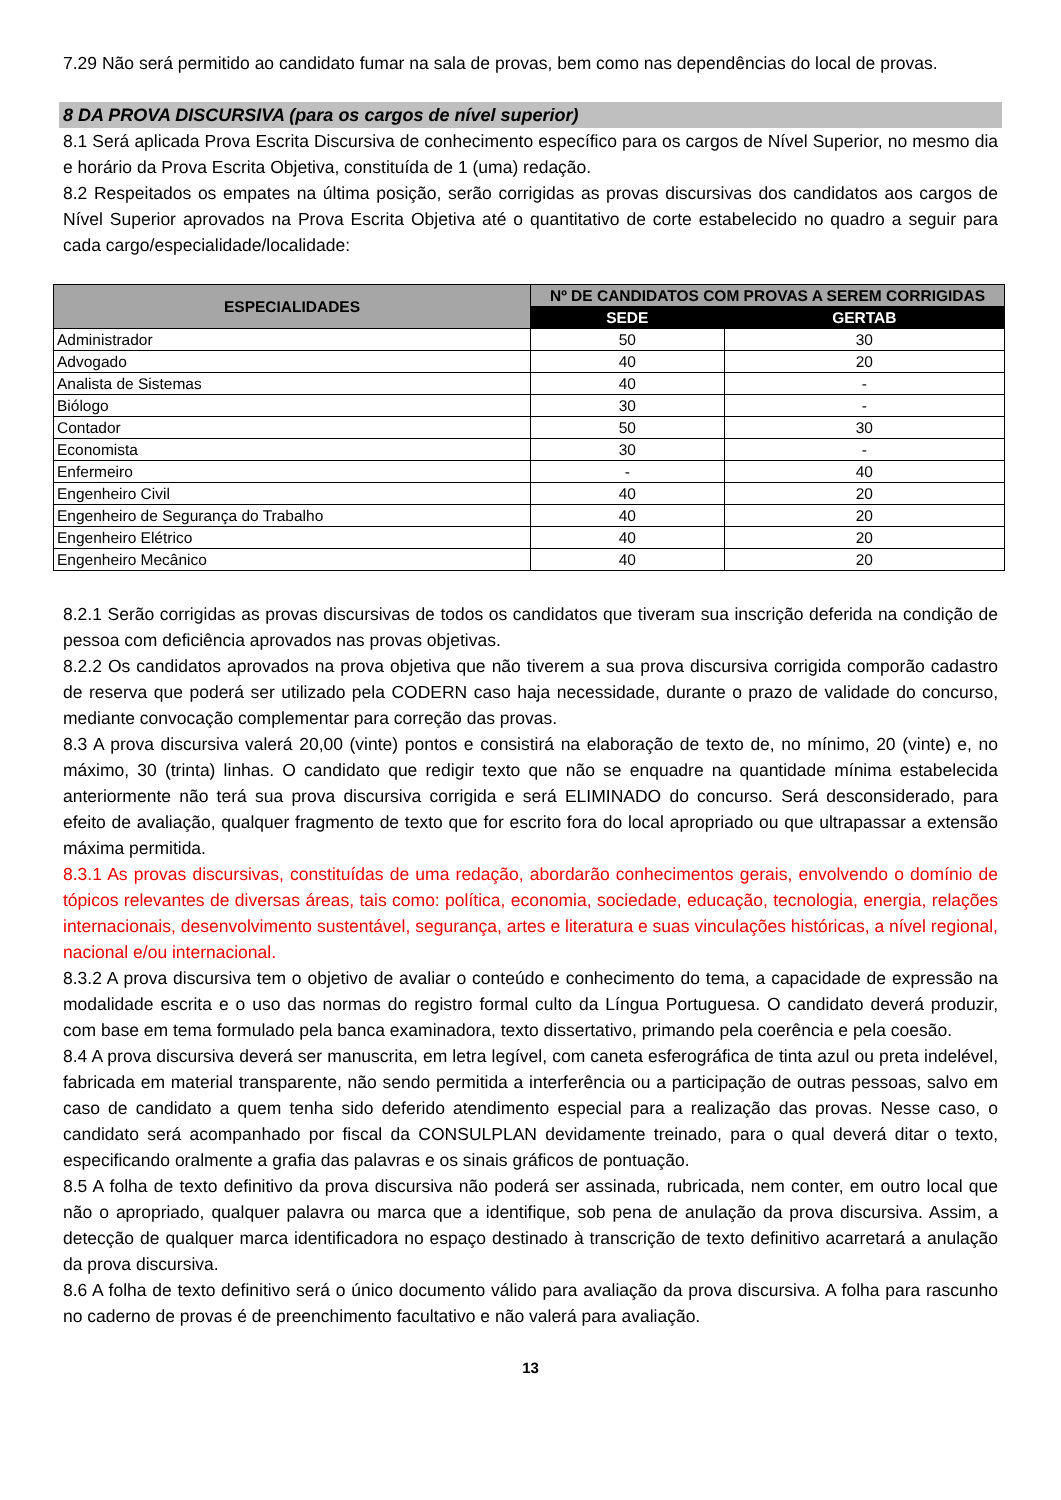7.29 Não será permitido ao candidato fumar na sala de provas, bem como nas dependências do local de provas.
8 DA PROVA DISCURSIVA (para os cargos de nível superior)
8.1 Será aplicada Prova Escrita Discursiva de conhecimento específico para os cargos de Nível Superior, no mesmo dia e horário da Prova Escrita Objetiva, constituída de 1 (uma) redação.
8.2 Respeitados os empates na última posição, serão corrigidas as provas discursivas dos candidatos aos cargos de Nível Superior aprovados na Prova Escrita Objetiva até o quantitativo de corte estabelecido no quadro a seguir para cada cargo/especialidade/localidade:
| ESPECIALIDADES | Nº DE CANDIDATOS COM PROVAS A SEREM CORRIGIDAS | |
| --- | --- | --- |
| | SEDE | GERTAB |
| Administrador | 50 | 30 |
| Advogado | 40 | 20 |
| Analista de Sistemas | 40 | - |
| Biólogo | 30 | - |
| Contador | 50 | 30 |
| Economista | 30 | - |
| Enfermeiro | - | 40 |
| Engenheiro Civil | 40 | 20 |
| Engenheiro de Segurança do Trabalho | 40 | 20 |
| Engenheiro Elétrico | 40 | 20 |
| Engenheiro Mecânico | 40 | 20 |
8.2.1 Serão corrigidas as provas discursivas de todos os candidatos que tiveram sua inscrição deferida na condição de pessoa com deficiência aprovados nas provas objetivas.
8.2.2 Os candidatos aprovados na prova objetiva que não tiverem a sua prova discursiva corrigida comporão cadastro de reserva que poderá ser utilizado pela CODERN caso haja necessidade, durante o prazo de validade do concurso, mediante convocação complementar para correção das provas.
8.3 A prova discursiva valerá 20,00 (vinte) pontos e consistirá na elaboração de texto de, no mínimo, 20 (vinte) e, no máximo, 30 (trinta) linhas. O candidato que redigir texto que não se enquadre na quantidade mínima estabelecida anteriormente não terá sua prova discursiva corrigida e será ELIMINADO do concurso. Será desconsiderado, para efeito de avaliação, qualquer fragmento de texto que for escrito fora do local apropriado ou que ultrapassar a extensão máxima permitida.
8.3.1 As provas discursivas, constituídas de uma redação, abordarão conhecimentos gerais, envolvendo o domínio de tópicos relevantes de diversas áreas, tais como: política, economia, sociedade, educação, tecnologia, energia, relações internacionais, desenvolvimento sustentável, segurança, artes e literatura e suas vinculações históricas, a nível regional, nacional e/ou internacional.
8.3.2 A prova discursiva tem o objetivo de avaliar o conteúdo e conhecimento do tema, a capacidade de expressão na modalidade escrita e o uso das normas do registro formal culto da Língua Portuguesa. O candidato deverá produzir, com base em tema formulado pela banca examinadora, texto dissertativo, primando pela coerência e pela coesão.
8.4 A prova discursiva deverá ser manuscrita, em letra legível, com caneta esferográfica de tinta azul ou preta indelével, fabricada em material transparente, não sendo permitida a interferência ou a participação de outras pessoas, salvo em caso de candidato a quem tenha sido deferido atendimento especial para a realização das provas. Nesse caso, o candidato será acompanhado por fiscal da CONSULPLAN devidamente treinado, para o qual deverá ditar o texto, especificando oralmente a grafia das palavras e os sinais gráficos de pontuação.
8.5 A folha de texto definitivo da prova discursiva não poderá ser assinada, rubricada, nem conter, em outro local que não o apropriado, qualquer palavra ou marca que a identifique, sob pena de anulação da prova discursiva. Assim, a detecção de qualquer marca identificadora no espaço destinado à transcrição de texto definitivo acarretará a anulação da prova discursiva.
8.6 A folha de texto definitivo será o único documento válido para avaliação da prova discursiva. A folha para rascunho no caderno de provas é de preenchimento facultativo e não valerá para avaliação.
13